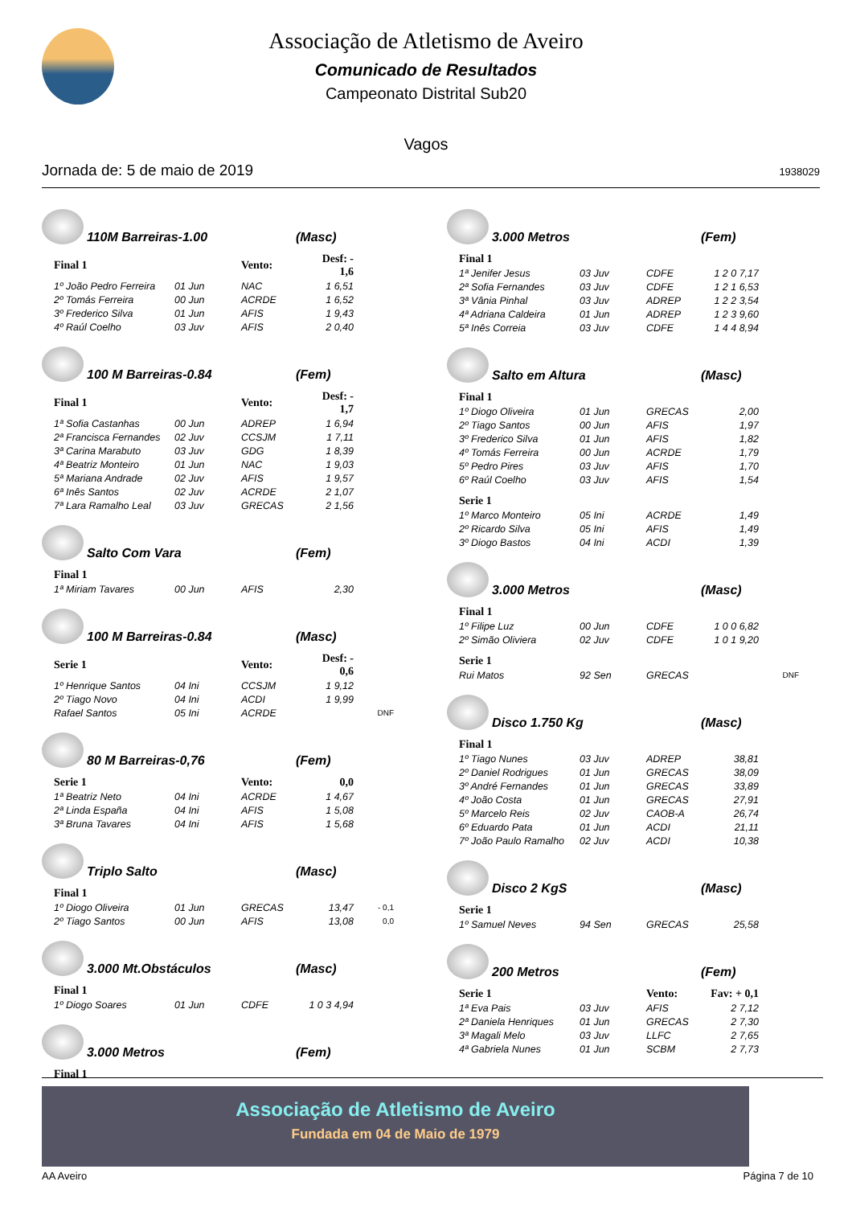Associação de Atletismo de Aveiro
Comunicado de Resultados
Campeonato Distrital Sub20
Vagos
Jornada de: 5 de maio de 2019 1938029
110M Barreiras-1.00 (Masc)
| Final 1 | | Vento: | Desf: - 1,6 |
| 1º João Pedro Ferreira | 01 Jun | NAC | 1 6,51 |
| 2º Tomás Ferreira | 00 Jun | ACRDE | 1 6,52 |
| 3º Frederico Silva | 01 Jun | AFIS | 1 9,43 |
| 4º Raúl Coelho | 03 Juv | AFIS | 2 0,40 |
100 M Barreiras-0.84 (Fem)
| Final 1 | | Vento: | Desf: - 1,7 |
| 1ª Sofia Castanhas | 00 Jun | ADREP | 1 6,94 |
| 2ª Francisca Fernandes | 02 Juv | CCSJM | 1 7,11 |
| 3ª Carina Marabuto | 03 Juv | GDG | 1 8,39 |
| 4ª Beatriz Monteiro | 01 Jun | NAC | 1 9,03 |
| 5ª Mariana Andrade | 02 Juv | AFIS | 1 9,57 |
| 6ª Inês Santos | 02 Juv | ACRDE | 2 1,07 |
| 7ª Lara Ramalho Leal | 03 Juv | GRECAS | 2 1,56 |
Salto Com Vara (Fem)
| Final 1 | | | |
| 1ª Miriam Tavares | 00 Jun | AFIS | 2,30 |
100 M Barreiras-0.84 (Masc)
| Serie 1 | | Vento: | Desf: - 0,6 | |
| 1º Henrique Santos | 04 Ini | CCSJM | 1 9,12 | |
| 2º Tiago Novo | 04 Ini | ACDI | 1 9,99 | |
| Rafael Santos | 05 Ini | ACRDE | | DNF |
80 M Barreiras-0,76 (Fem)
| Serie 1 | | Vento: | 0,0 |
| 1ª Beatriz Neto | 04 Ini | ACRDE | 1 4,67 |
| 2ª Linda España | 04 Ini | AFIS | 1 5,08 |
| 3ª Bruna Tavares | 04 Ini | AFIS | 1 5,68 |
Triplo Salto (Masc)
| Final 1 | | | | |
| 1º Diogo Oliveira | 01 Jun | GRECAS | 13,47 | - 0,1 |
| 2º Tiago Santos | 00 Jun | AFIS | 13,08 | 0,0 |
3.000 Mt.Obstáculos (Masc)
| Final 1 | | | |
| 1º Diogo Soares | 01 Jun | CDFE | 1 0 3 4,94 |
3.000 Metros (Fem)
| Final 1 |
3.000 Metros (Fem)
| Final 1 | | | |
| 1ª Jenifer Jesus | 03 Juv | CDFE | 1 2 0 7,17 |
| 2ª Sofia Fernandes | 03 Juv | CDFE | 1 2 1 6,53 |
| 3ª Vânia Pinhal | 03 Juv | ADREP | 1 2 2 3,54 |
| 4ª Adriana Caldeira | 01 Jun | ADREP | 1 2 3 9,60 |
| 5ª Inês Correia | 03 Juv | CDFE | 1 4 4 8,94 |
Salto em Altura (Masc)
| Final 1 | | | |
| 1º Diogo Oliveira | 01 Jun | GRECAS | 2,00 |
| 2º Tiago Santos | 00 Jun | AFIS | 1,97 |
| 3º Frederico Silva | 01 Jun | AFIS | 1,82 |
| 4º Tomás Ferreira | 00 Jun | ACRDE | 1,79 |
| 5º Pedro Pires | 03 Juv | AFIS | 1,70 |
| 6º Raúl Coelho | 03 Juv | AFIS | 1,54 |
| Serie 1 | | | |
| 1º Marco Monteiro | 05 Ini | ACRDE | 1,49 |
| 2º Ricardo Silva | 05 Ini | AFIS | 1,49 |
| 3º Diogo Bastos | 04 Ini | ACDI | 1,39 |
3.000 Metros (Masc)
| Final 1 | | | | |
| 1º Filipe Luz | 00 Jun | CDFE | 1 0 0 6,82 | |
| 2º Simão Oliviera | 02 Juv | CDFE | 1 0 1 9,20 | |
| Serie 1 | | | | |
| Rui Matos | 92 Sen | GRECAS | | DNF |
Disco 1.750 Kg (Masc)
| Final 1 | | | |
| 1º Tiago Nunes | 03 Juv | ADREP | 38,81 |
| 2º Daniel Rodrigues | 01 Jun | GRECAS | 38,09 |
| 3º André Fernandes | 01 Jun | GRECAS | 33,89 |
| 4º João Costa | 01 Jun | GRECAS | 27,91 |
| 5º Marcelo Reis | 02 Juv | CAOB-A | 26,74 |
| 6º Eduardo Pata | 01 Jun | ACDI | 21,11 |
| 7º João Paulo Ramalho | 02 Juv | ACDI | 10,38 |
Disco 2 KgS (Masc)
| Serie 1 | | | |
| 1º Samuel Neves | 94 Sen | GRECAS | 25,58 |
200 Metros (Fem)
| Serie 1 | | Vento: | Fav: + 0,1 |
| 1ª Eva Pais | 03 Juv | AFIS | 2 7,12 |
| 2ª Daniela Henriques | 01 Jun | GRECAS | 2 7,30 |
| 3ª Magali Melo | 03 Juv | LLFC | 2 7,65 |
| 4ª Gabriela Nunes | 01 Jun | SCBM | 2 7,73 |
Associação de Atletismo de Aveiro
Fundada em 04 de Maio de 1979
AA Aveiro Página 7 de 10